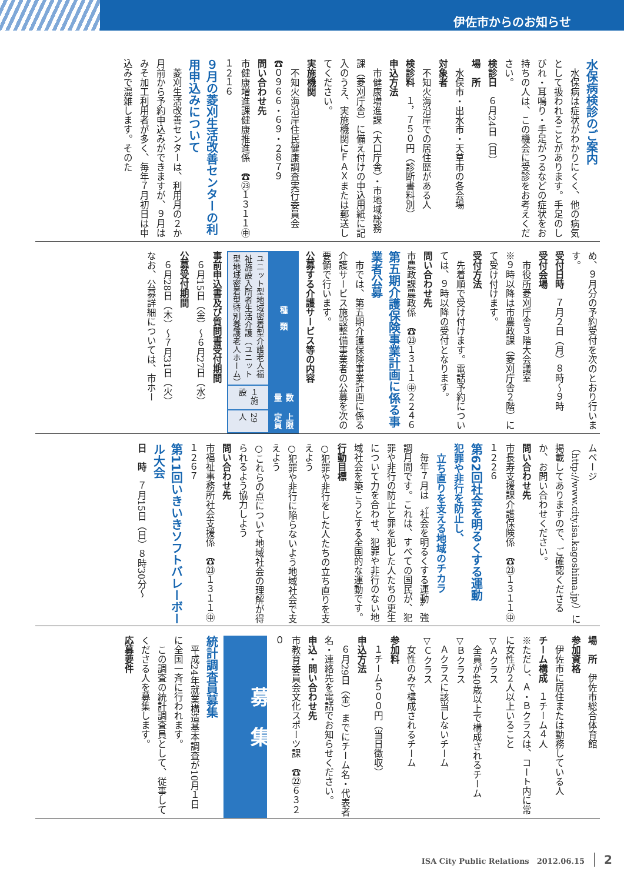伊佐市からのお知らせ
水保病検診のご案内
水保病は症状がわかりにくく、他の病気として扱われることがあります。手足のしびれ・耳鳴り・手足がつるなどの症状をお持ちの人は、この機会に受診をお考えください。
検診日　６月24日（日）
場　所
水俣市・出水市・天草市の各会場
対象者
不知火海沿岸での居住歴がある人
検診料　１，７５０円（診断書料別）
申込方法
市健康増進課（大口庁舎）・市地域総務課（菱刈庁舎）に備え付けの申込用紙に記入のうえ、実施機関にＦＡＸまたは郵送してください。
実施機関
不知火海沿岸住民健康調査実行委員会　☎０９６６・６９・２８７９
問い合わせ先
市健康増進課健康推進係　☎㉓１３１１㊥１２１６
９月の菱刈生活改善センターの利用申込みについて
菱刈生活改善センターは、利用月の２か月前から予約申込みができますが、９月はみそ加工利用者が多く、毎年７月初日は申込みで混雑します。そのた
め、９月分の予約受付を次のとおり行います。
受付日時　７月２日（月）８時～９時
受付会場
市役所菱刈庁舎３階大会議室
※９時以降は市農政課（菱刈庁舎２階）にて受け付けます。
受付方法
先着順で受け付けます。電話予約については、９時以降の受付となります。
問い合わせ先
市農政課農政係　☎㉓１３１１㊥２２４６
第五期介護保険事業計画に係る事業者公募
市では、第五期介護保険事業計画に係る介護サービス施設整備事業者の公募を次の要領で行います。
公募する介護サービス等の内容
| 種 類 | 数 量 | 上限定員 |
| --- | --- | --- |
| ユニット型地域密着型介護老人福祉施設入所者生活介護（ユニット型地域密着型特別養護老人ホーム） | １施設 | 29人 |
事前申込書及び質問書受付期間
６月15日（金）～６月27日（水）
公募受付期間
６月28日（木）～７月31日（火）
なお、公募詳細については、市ホー
ムページ（http://www.city.isa.kagoshima.jp/）に掲載してありますので、ご確認くださるか、お問い合わせください。
問い合わせ先
市長寿支援課介護保険係　☎㉓１３１１㊥１２２６
第62回社会を明るくする運動
犯罪や非行を防止し、
　立ち直りを支える地域のチカラ
毎年７月は〝社会を明るくする運動〟強調月間です。これは、すべての国民が、犯罪や非行の防止と罪を犯した人たちの更生について力を合わせ、犯罪や非行のない地域社会を築こうとする全国的な運動です。
行動目標
○犯罪や非行をした人たちの立ち直りを支えよう
○犯罪や非行に陥らないよう地域社会で支えよう
○これらの点について地域社会の理解が得られるよう協力しよう
問い合わせ先
市福祉事務所社会支援係　☎㉓１３１１㊥１２６７
第11回いきいきソフトバレーボール大会
日　時　７月15日（日）８時30分～
場　所　伊佐市総合体育館
参加資格
伊佐市に居住または勤務している人
チーム構成　１チーム４人
※ただし、Ａ・Ｂクラスは、コート内に常に女性が２人以上いること
▽Ａクラス
全員が40歳以上で構成されるチーム
▽Ｂクラス
Ａクラスに該当しないチーム
▽Ｃクラス
女性のみで構成されるチーム
参加料
１チーム５００円（当日徴収）
申込方法
６月29日（金）までにチーム名・代表者名・連絡先を電話でお知らせください。
申込・問い合わせ先
市教育委員会文化スポーツ課　☎㉒６３２０
募集
統計調査員募集
平成24年就業構造基本調査が10月１日に全国一斉に行われます。
この調査の統計調査員として、従事してくださる人を募集します。
応募要件
ISA City Public Relations　2012.06.15 2